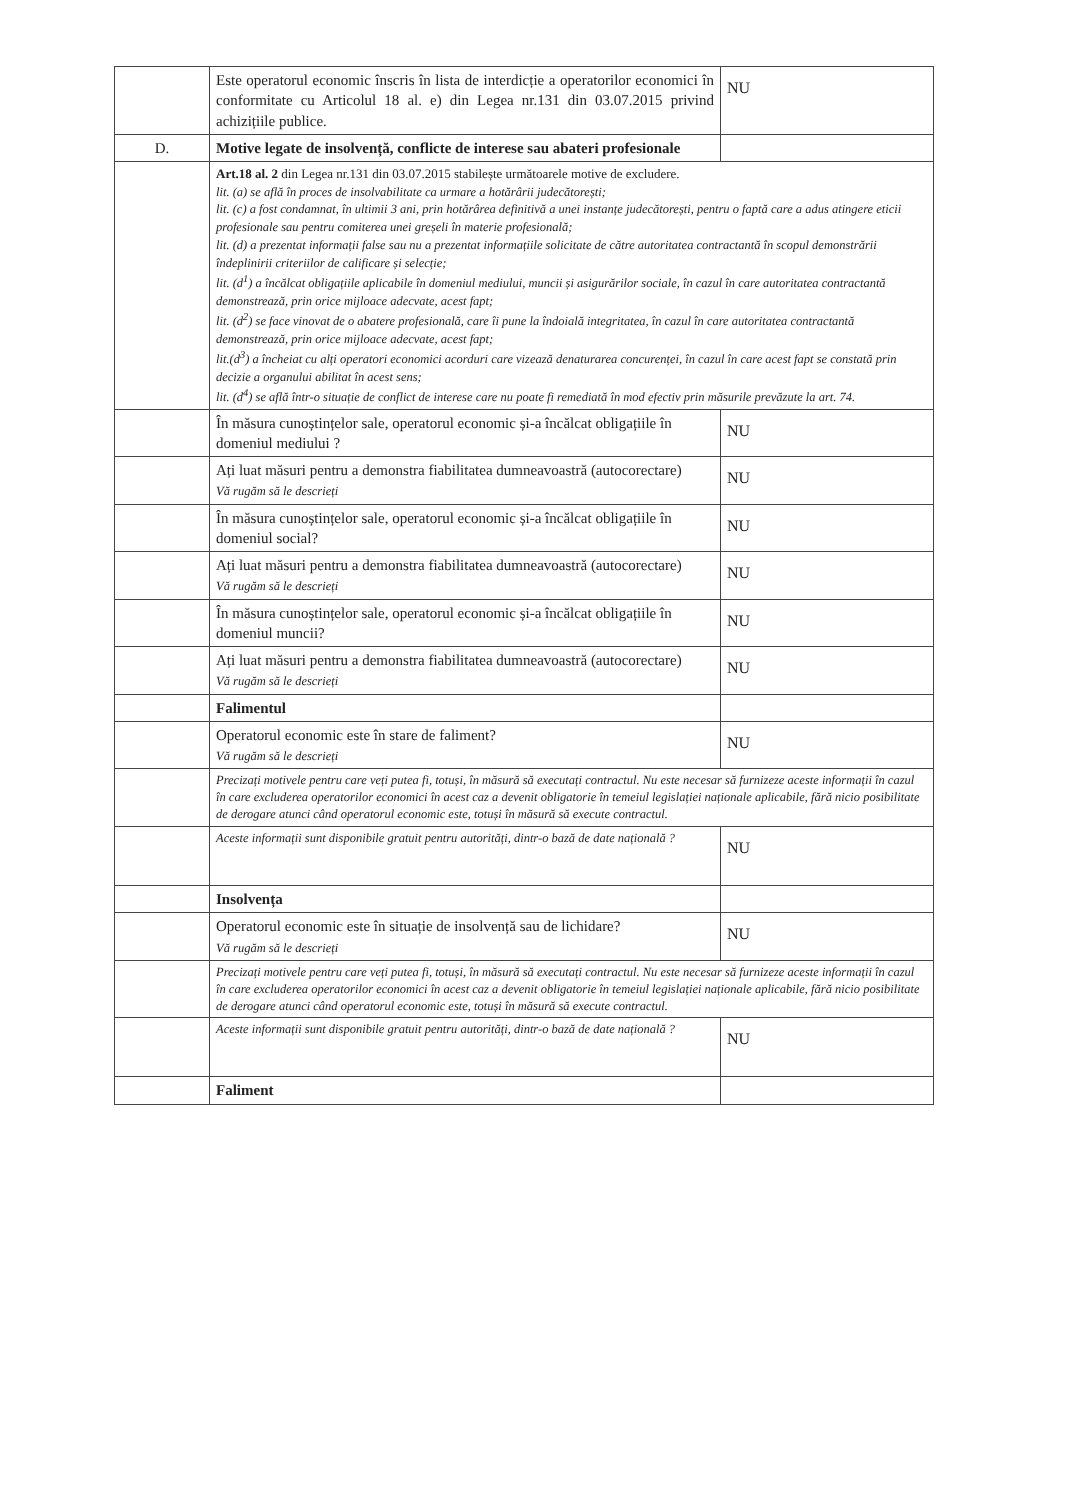| | Este operatorul economic înscris în lista de interdicție a operatorilor economici în conformitate cu Articolul 18 al. e) din Legea nr.131 din 03.07.2015 privind achizițiile publice. | NU |
| D. | Motive legate de insolvență, conflicte de interese sau abateri profesionale | |
| | Art.18 al. 2 din Legea nr.131 din 03.07.2015 stabilește următoarele motive de excludere. lit. (a) se află în proces de insolvabilitate ca urmare a hotărârii judecătorești; lit. (c) a fost condamnat, în ultimii 3 ani, prin hotărârea definitivă a unei instanțe judecătorești, pentru o faptă care a adus atingere eticii profesionale sau pentru comiterea unei greșeli în materie profesională; lit. (d) a prezentat informații false sau nu a prezentat informațiile solicitate de către autoritatea contractantă în scopul demonstrării îndeplinirii criteriilor de calificare și selecție; lit. (d<sup>1</sup>) a încălcat obligațiile aplicabile în domeniul mediului, muncii și asigurărilor sociale, în cazul în care autoritatea contractantă demonstrează, prin orice mijloace adecvate, acest fapt; lit. (d<sup>2</sup>) se face vinovat de o abatere profesională, care îi pune la îndoială integritatea, în cazul în care autoritatea contractantă demonstrează, prin orice mijloace adecvate, acest fapt; lit.(d<sup>3</sup>) a încheiat cu alți operatori economici acorduri care vizează denaturarea concurenței, în cazul în care acest fapt se constată prin decizie a organului abilitat în acest sens; lit. (d<sup>4</sup>) se află într-o situație de conflict de interese care nu poate fi remediată în mod efectiv prin măsurile prevăzute la art. 74. | |
| | În măsura cunoștințelor sale, operatorul economic și-a încălcat obligațiile în domeniul mediului ? | NU |
| | Ați luat măsuri pentru a demonstra fiabilitatea dumneavoastră (autocorectare) Vă rugăm să le descrieți | NU |
| | În măsura cunoștințelor sale, operatorul economic și-a încălcat obligațiile în domeniul social? | NU |
| | Ați luat măsuri pentru a demonstra fiabilitatea dumneavoastră (autocorectare) Vă rugăm să le descrieți | NU |
| | În măsura cunoștințelor sale, operatorul economic și-a încălcat obligațiile în domeniul muncii? | NU |
| | Ați luat măsuri pentru a demonstra fiabilitatea dumneavoastră (autocorectare) Vă rugăm să le descrieți | NU |
| | Falimentul | |
| | Operatorul economic este în stare de faliment? Vă rugăm să le descrieți | NU |
| | Precizați motivele pentru care veți putea fi, totuși, în măsură să executați contractul. Nu este necesar să furnizeze aceste informații în cazul în care excluderea operatorilor economici în acest caz a devenit obligatorie în temeiul legislației naționale aplicabile, fără nicio posibilitate de derogare atunci când operatorul economic este, totuși în măsură să execute contractul. | |
| | Aceste informații sunt disponibile gratuit pentru autorități, dintr-o bază de date națională ? | NU |
| | Insolvența | |
| | Operatorul economic este în situație de insolvență sau de lichidare? Vă rugăm să le descrieți | NU |
| | Precizați motivele pentru care veți putea fi, totuși, în măsură să executați contractul. Nu este necesar să furnizeze aceste informații în cazul în care excluderea operatorilor economici în acest caz a devenit obligatorie în temeiul legislației naționale aplicabile, fără nicio posibilitate de derogare atunci când operatorul economic este, totuși în măsură să execute contractul. | |
| | Aceste informații sunt disponibile gratuit pentru autorități, dintr-o bază de date națională ? | NU |
| | Faliment | |